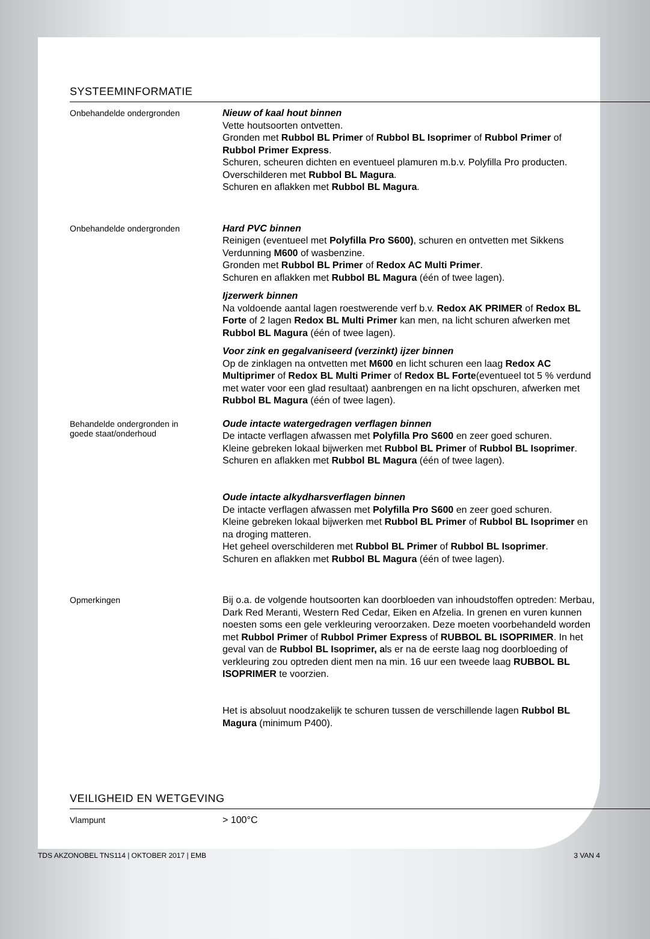SYSTEEMINFORMATIE
Onbehandelde ondergronden
Nieuw of kaal hout binnen
Vette houtsoorten ontvetten.
Gronden met Rubbol BL Primer of Rubbol BL Isoprimer of Rubbol Primer of Rubbol Primer Express.
Schuren, scheuren dichten en eventueel plamuren m.b.v. Polyfilla Pro producten.
Overschilderen met Rubbol BL Magura.
Schuren en aflakken met Rubbol BL Magura.
Onbehandelde ondergronden
Hard PVC binnen
Reinigen (eventueel met Polyfilla Pro S600), schuren en ontvetten met Sikkens Verdunning M600 of wasbenzine.
Gronden met Rubbol BL Primer of Redox AC Multi Primer.
Schuren en aflakken met Rubbol BL Magura (één of twee lagen).
Ijzerwerk binnen
Na voldoende aantal lagen roestwerende verf b.v. Redox AK PRIMER of Redox BL Forte of 2 lagen Redox BL Multi Primer kan men, na licht schuren afwerken met Rubbol BL Magura (één of twee lagen).
Voor zink en gegalvaniseerd (verzinkt) ijzer binnen
Op de zinklagen na ontvetten met M600 en licht schuren een laag Redox AC Multiprimer of Redox BL Multi Primer of Redox BL Forte(eventueel tot 5 % verdund met water voor een glad resultaat) aanbrengen en na licht opschuren, afwerken met Rubbol BL Magura (één of twee lagen).
Behandelde ondergronden in
goede staat/onderhoud
Oude intacte watergedragen verflagen binnen
De intacte verflagen afwassen met Polyfilla Pro S600 en zeer goed schuren.
Kleine gebreken lokaal bijwerken met Rubbol BL Primer of Rubbol BL Isoprimer.
Schuren en aflakken met Rubbol BL Magura (één of twee lagen).
Oude intacte alkydharsverflagen binnen
De intacte verflagen afwassen met Polyfilla Pro S600 en zeer goed schuren.
Kleine gebreken lokaal bijwerken met Rubbol BL Primer of Rubbol BL Isoprimer en na droging matteren.
Het geheel overschilderen met Rubbol BL Primer of Rubbol BL Isoprimer.
Schuren en aflakken met Rubbol BL Magura (één of twee lagen).
Opmerkingen
Bij o.a. de volgende houtsoorten kan doorbloeden van inhoudstoffen optreden: Merbau, Dark Red Meranti, Western Red Cedar, Eiken en Afzelia. In grenen en vuren kunnen noesten soms een gele verkleuring veroorzaken. Deze moeten voorbehandeld worden met Rubbol Primer of Rubbol Primer Express of RUBBOL BL ISOPRIMER. In het geval van de Rubbol BL Isoprimer, als er na de eerste laag nog doorbloeding of verkleuring zou optreden dient men na min. 16 uur een tweede laag RUBBOL BL ISOPRIMER te voorzien.
Het is absoluut noodzakelijk te schuren tussen de verschillende lagen Rubbol BL Magura (minimum P400).
VEILIGHEID EN WETGEVING
Vlampunt
> 100°C
TDS AKZONOBEL TNS114 | OKTOBER 2017 | EMB 3 VAN 4